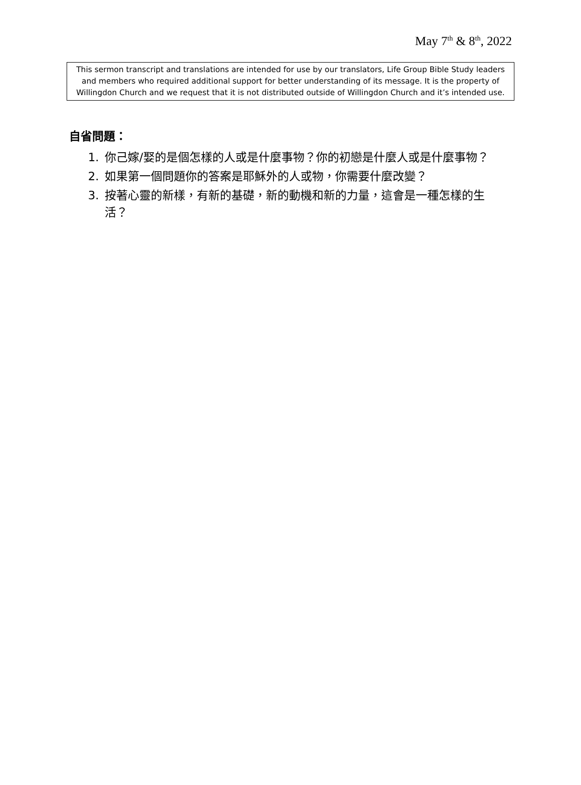May 7<sup>th</sup> & 8<sup>th</sup>, 2022
This sermon transcript and translations are intended for use by our translators, Life Group Bible Study leaders and members who required additional support for better understanding of its message. It is the property of Willingdon Church and we request that it is not distributed outside of Willingdon Church and it’s intended use.
自省問題：
1. 你己嫁/娶的是個怎樣的人或是什麼事物？你的初戀是什麼人或是什麼事物？
2. 如果第一個問題你的答案是耶穌外的人或物，你需要什麼改變？
3. 按著心靈的新樣，有新的基礎，新的動機和新的力量，這會是一種怎樣的生活？